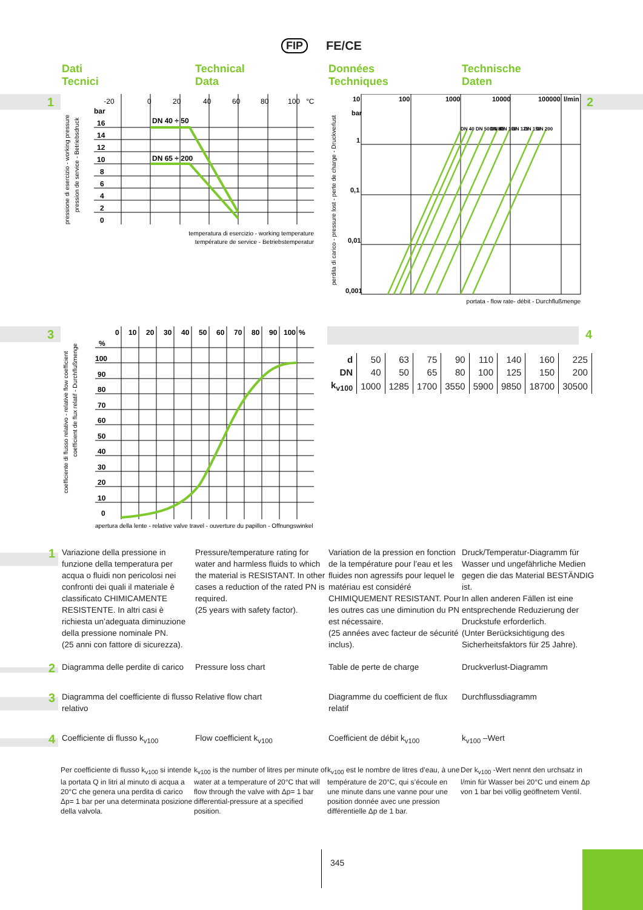FIP FE/CE
Dati
Tecnici
Technical
Data
Données
Techniques
Technische
Daten
1
-20
0
20
40
60
80
100
°C
bar
16
14
12
10
8
6
4
2
0
DN 40 ÷ 50
DN 65 ÷ 200
temperatura di esercizio - working temperature
température de service - Betriebstemperatur
pressione di esercizio - working pressure
pression de service - Betriebsdruck
2
10
100
1000
10000
100000
l/min
bar
1
0,1
0,01
0,001
DN 40 DN 50 DN 65
DN 80
DN 100
DN 125
DN 150
DN 200
portata - flow rate- débit - Durchflußmenge
perdita di carico - pressure lost - perte de charge - Druckverlust
3
0
10
20
30
40
50
60
70
80
90
100
%
%
100
90
80
70
60
50
40
30
20
10
0
apertura della lente - relative valve travel - ouverture du papillon - Offnungswinkel
coefficiente di flusso relativo - relative flow coefficient
coefficient de flux relatif - Durchflußmenge
4
| d | 50 | 63 | 75 | 90 | 110 | 140 | 160 | 225 |
| DN | 40 | 50 | 65 | 80 | 100 | 125 | 150 | 200 |
| k<sub>v100</sub> | 1000 | 1285 | 1700 | 3550 | 5900 | 9850 | 18700 | 30500 |
1
Variazione della pressione in funzione della temperatura per acqua o fluidi non pericolosi nei confronti dei quali il materiale è classificato CHIMICAMENTE RESISTENTE. In altri casi è richiesta un’adeguata diminuzione della pressione nominale PN.
(25 anni con fattore di sicurezza).
Pressure/temperature rating for water and harmless fluids to which the material is RESISTANT. In other cases a reduction of the rated PN is required.
(25 years with safety factor).
Variation de la pression en fonction de la température pour l’eau et les fluides non agressifs pour lequel le matériau est considéré CHIMIQUEMENT RESISTANT. Pour les outres cas une diminution du PN est nécessaire.
(25 années avec facteur de sécurité inclus).
Druck/Temperatur-Diagramm für Wasser und ungefährliche Medien gegen die das Material BESTÄNDIG ist.
In allen anderen Fällen ist eine entsprechende Reduzierung der Druckstufe erforderlich.
(Unter Berücksichtigung des Sicherheitsfaktors für 25 Jahre).
2
Diagramma delle perdite di carico
Pressure loss chart Table de perte de charge Druckverlust-Diagramm
3
Diagramma del coefficiente di flusso relativo
Relative flow chart Diagramme du coefficient de flux relatif
Durchflussdiagramm
4
Coefficiente di flusso k<sub>v100</sub>
Flow coefficient k<sub>v100</sub> Coefficient de débit k<sub>v100</sub> k<sub>v100</sub> –Wert
Per coefficiente di flusso k<sub>v100</sub> si intende la portata Q in litri al minuto di acqua a 20°C che genera una perdita di carico Δp= 1 bar per una determinata posizione della valvola.
k<sub>v100</sub> is the number of litres per minute of water at a temperature of 20°C that will flow through the valve with Δp= 1 bar differential-pressure at a specified position.
k<sub>v100</sub> est le nombre de litres d’eau, à une température de 20°C, qui s’écoule en une minute dans une vanne pour une position donnée avec une pression différentielle Δp de 1 bar.
Der k<sub>v100</sub> -Wert nennt den urchsatz in l/min für Wasser bei 20°C und einem Δp von 1 bar bei völlig geöffnetem Ventil.
345